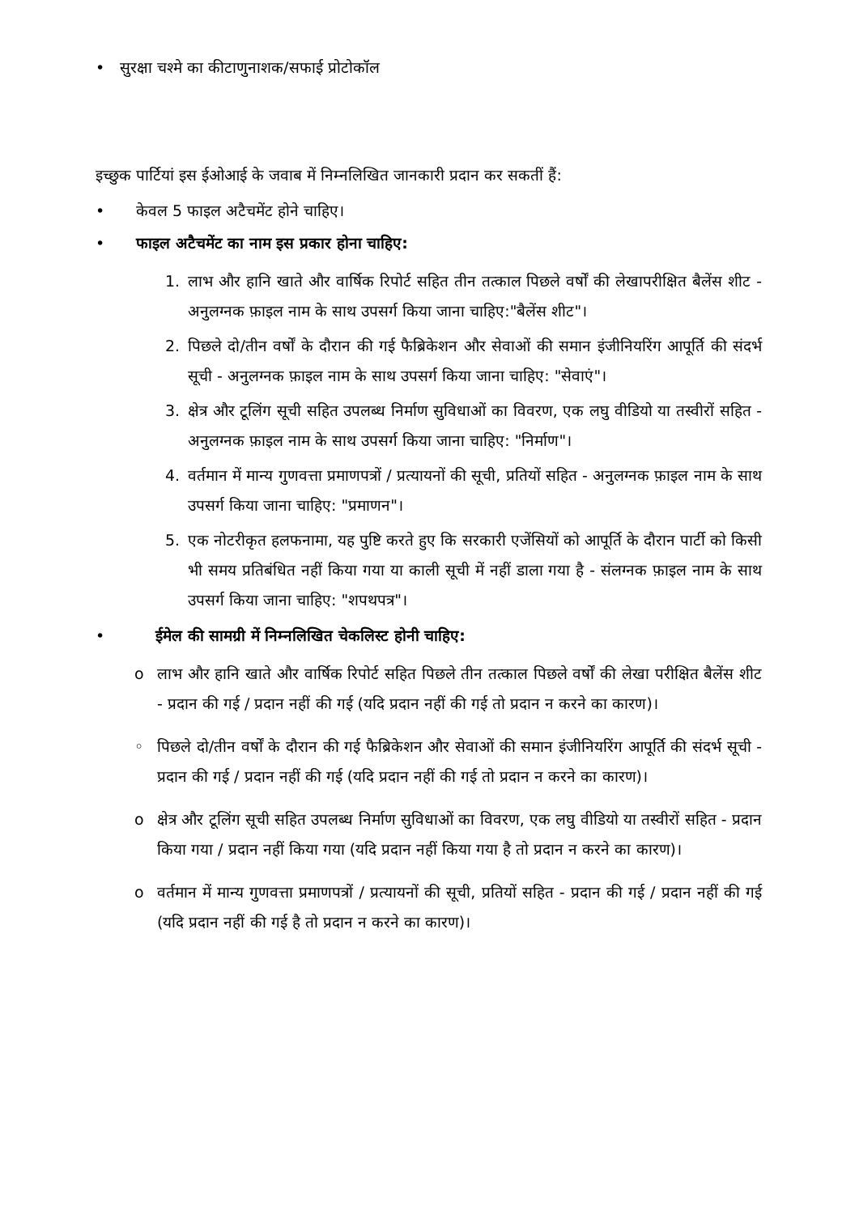• सुरक्षा चश्मे का कीटाणुनाशक/सफाई प्रोटोकॉल
इच्छुक पार्टियां इस ईओआई के जवाब में निम्नलिखित जानकारी प्रदान कर सकतीं हैं:
• केवल 5 फाइल अटैचमेंट होने चाहिए।
• फाइल अटैचमेंट का नाम इस प्रकार होना चाहिए:
1. लाभ और हानि खाते और वार्षिक रिपोर्ट सहित तीन तत्काल पिछले वर्षों की लेखापरीक्षित बैलेंस शीट - अनुलग्नक फ़ाइल नाम के साथ उपसर्ग किया जाना चाहिए:"बैलेंस शीट"।
2. पिछले दो/तीन वर्षों के दौरान की गई फैब्रिकेशन और सेवाओं की समान इंजीनियरिंग आपूर्ति की संदर्भ सूची - अनुलग्नक फ़ाइल नाम के साथ उपसर्ग किया जाना चाहिए: "सेवाएं"।
3. क्षेत्र और टूलिंग सूची सहित उपलब्ध निर्माण सुविधाओं का विवरण, एक लघु वीडियो या तस्वीरों सहित - अनुलग्नक फ़ाइल नाम के साथ उपसर्ग किया जाना चाहिए: "निर्माण"।
4. वर्तमान में मान्य गुणवत्ता प्रमाणपत्रों / प्रत्यायनों की सूची, प्रतियों सहित - अनुलग्नक फ़ाइल नाम के साथ उपसर्ग किया जाना चाहिए: "प्रमाणन"।
5. एक नोटरीकृत हलफनामा, यह पुष्टि करते हुए कि सरकारी एजेंसियों को आपूर्ति के दौरान पार्टी को किसी भी समय प्रतिबंधित नहीं किया गया या काली सूची में नहीं डाला गया है - संलग्नक फ़ाइल नाम के साथ उपसर्ग किया जाना चाहिए: "शपथपत्र"।
• ईमेल की सामग्री में निम्नलिखित चेकलिस्ट होनी चाहिए:
o लाभ और हानि खाते और वार्षिक रिपोर्ट सहित पिछले तीन तत्काल पिछले वर्षों की लेखा परीक्षित बैलेंस शीट - प्रदान की गई / प्रदान नहीं की गई (यदि प्रदान नहीं की गई तो प्रदान न करने का कारण)।
◦ पिछले दो/तीन वर्षों के दौरान की गई फैब्रिकेशन और सेवाओं की समान इंजीनियरिंग आपूर्ति की संदर्भ सूची - प्रदान की गई / प्रदान नहीं की गई (यदि प्रदान नहीं की गई तो प्रदान न करने का कारण)।
o क्षेत्र और टूलिंग सूची सहित उपलब्ध निर्माण सुविधाओं का विवरण, एक लघु वीडियो या तस्वीरों सहित - प्रदान किया गया / प्रदान नहीं किया गया (यदि प्रदान नहीं किया गया है तो प्रदान न करने का कारण)।
o वर्तमान में मान्य गुणवत्ता प्रमाणपत्रों / प्रत्यायनों की सूची, प्रतियों सहित - प्रदान की गई / प्रदान नहीं की गई (यदि प्रदान नहीं की गई है तो प्रदान न करने का कारण)।